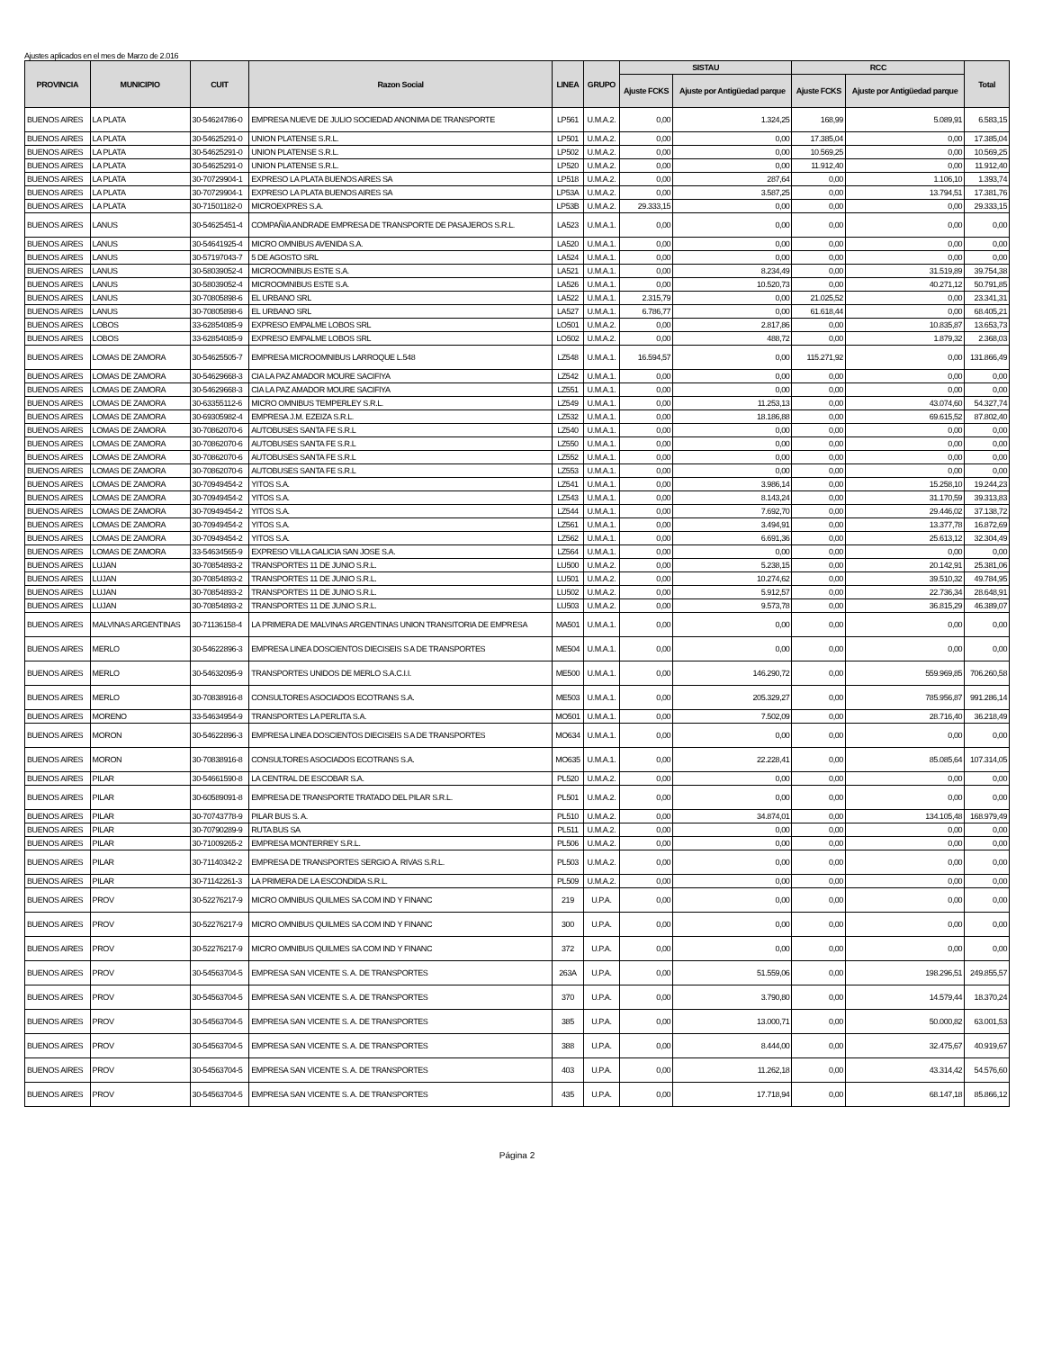Ajustes aplicados en el mes de Marzo de 2.016
| PROVINCIA | MUNICIPIO | CUIT | Razon Social | LINEA | GRUPO | SISTAU | | RCC | | Total |
| --- | --- | --- | --- | --- | --- | --- | --- | --- | --- | --- |
| | | | | | | Ajuste FCKS | Ajuste por Antigüedad parque | Ajuste FCKS | Ajuste por Antigüedad parque | |
| BUENOS AIRES | LA PLATA | 30-54624786-0 | EMPRESA NUEVE DE JULIO SOCIEDAD ANONIMA DE TRANSPORTE | LP561 | U.M.A.2. | 0,00 | 1.324,25 | 168,99 | 5.089,91 | 6.583,15 |
| BUENOS AIRES | LA PLATA | 30-54625291-0 | UNION PLATENSE S.R.L. | LP501 | U.M.A.2. | 0,00 | 0,00 | 17.385,04 | 0,00 | 17.385,04 |
| BUENOS AIRES | LA PLATA | 30-54625291-0 | UNION PLATENSE S.R.L. | LP502 | U.M.A.2. | 0,00 | 0,00 | 10.569,25 | 0,00 | 10.569,25 |
| BUENOS AIRES | LA PLATA | 30-54625291-0 | UNION PLATENSE S.R.L. | LP520 | U.M.A.2. | 0,00 | 0,00 | 11.912,40 | 0,00 | 11.912,40 |
| BUENOS AIRES | LA PLATA | 30-70729904-1 | EXPRESO LA PLATA BUENOS AIRES SA | LP518 | U.M.A.2. | 0,00 | 287,64 | 0,00 | 1.106,10 | 1.393,74 |
| BUENOS AIRES | LA PLATA | 30-70729904-1 | EXPRESO LA PLATA BUENOS AIRES SA | LP53A | U.M.A.2. | 0,00 | 3.587,25 | 0,00 | 13.794,51 | 17.381,76 |
| BUENOS AIRES | LA PLATA | 30-71501182-0 | MICROEXPRES S.A. | LP53B | U.M.A.2. | 29.333,15 | 0,00 | 0,00 | 0,00 | 29.333,15 |
| BUENOS AIRES | LANUS | 30-54625451-4 | COMPAÑIA ANDRADE EMPRESA DE TRANSPORTE DE PASAJEROS S.R.L. | LA523 | U.M.A.1. | 0,00 | 0,00 | 0,00 | 0,00 | 0,00 |
| BUENOS AIRES | LANUS | 30-54641925-4 | MICRO OMNIBUS AVENIDA S.A. | LA520 | U.M.A.1. | 0,00 | 0,00 | 0,00 | 0,00 | 0,00 |
| BUENOS AIRES | LANUS | 30-57197043-7 | 5 DE AGOSTO SRL | LA524 | U.M.A.1. | 0,00 | 0,00 | 0,00 | 0,00 | 0,00 |
| BUENOS AIRES | LANUS | 30-58039052-4 | MICROOMNIBUS ESTE S.A. | LA521 | U.M.A.1. | 0,00 | 8.234,49 | 0,00 | 31.519,89 | 39.754,38 |
| BUENOS AIRES | LANUS | 30-58039052-4 | MICROOMNIBUS ESTE S.A. | LA526 | U.M.A.1. | 0,00 | 10.520,73 | 0,00 | 40.271,12 | 50.791,85 |
| BUENOS AIRES | LANUS | 30-70805898-6 | EL URBANO SRL | LA522 | U.M.A.1. | 2.315,79 | 0,00 | 21.025,52 | 0,00 | 23.341,31 |
| BUENOS AIRES | LANUS | 30-70805898-6 | EL URBANO SRL | LA527 | U.M.A.1. | 6.786,77 | 0,00 | 61.618,44 | 0,00 | 68.405,21 |
| BUENOS AIRES | LOBOS | 33-62854085-9 | EXPRESO EMPALME LOBOS SRL | LO501 | U.M.A.2. | 0,00 | 2.817,86 | 0,00 | 10.835,87 | 13.653,73 |
| BUENOS AIRES | LOBOS | 33-62854085-9 | EXPRESO EMPALME LOBOS SRL | LO502 | U.M.A.2. | 0,00 | 488,72 | 0,00 | 1.879,32 | 2.368,03 |
| BUENOS AIRES | LOMAS DE ZAMORA | 30-54625505-7 | EMPRESA MICROOMNIBUS LARROQUE L.548 | LZ548 | U.M.A.1. | 16.594,57 | 0,00 | 115.271,92 | 0,00 | 131.866,49 |
| BUENOS AIRES | LOMAS DE ZAMORA | 30-54629668-3 | CIA LA PAZ AMADOR MOURE SACIFIYA | LZ542 | U.M.A.1. | 0,00 | 0,00 | 0,00 | 0,00 | 0,00 |
| BUENOS AIRES | LOMAS DE ZAMORA | 30-54629668-3 | CIA LA PAZ AMADOR MOURE SACIFIYA | LZ551 | U.M.A.1. | 0,00 | 0,00 | 0,00 | 0,00 | 0,00 |
| BUENOS AIRES | LOMAS DE ZAMORA | 30-63355112-6 | MICRO OMNIBUS TEMPERLEY S.R.L. | LZ549 | U.M.A.1. | 0,00 | 11.253,13 | 0,00 | 43.074,60 | 54.327,74 |
| BUENOS AIRES | LOMAS DE ZAMORA | 30-69305982-4 | EMPRESA J.M. EZEIZA S.R.L. | LZ532 | U.M.A.1. | 0,00 | 18.186,88 | 0,00 | 69.615,52 | 87.802,40 |
| BUENOS AIRES | LOMAS DE ZAMORA | 30-70862070-6 | AUTOBUSES SANTA FE S.R.L | LZ540 | U.M.A.1. | 0,00 | 0,00 | 0,00 | 0,00 | 0,00 |
| BUENOS AIRES | LOMAS DE ZAMORA | 30-70862070-6 | AUTOBUSES SANTA FE S.R.L | LZ550 | U.M.A.1. | 0,00 | 0,00 | 0,00 | 0,00 | 0,00 |
| BUENOS AIRES | LOMAS DE ZAMORA | 30-70862070-6 | AUTOBUSES SANTA FE S.R.L | LZ552 | U.M.A.1. | 0,00 | 0,00 | 0,00 | 0,00 | 0,00 |
| BUENOS AIRES | LOMAS DE ZAMORA | 30-70862070-6 | AUTOBUSES SANTA FE S.R.L | LZ553 | U.M.A.1. | 0,00 | 0,00 | 0,00 | 0,00 | 0,00 |
| BUENOS AIRES | LOMAS DE ZAMORA | 30-70949454-2 | YITOS S.A. | LZ541 | U.M.A.1. | 0,00 | 3.986,14 | 0,00 | 15.258,10 | 19.244,23 |
| BUENOS AIRES | LOMAS DE ZAMORA | 30-70949454-2 | YITOS S.A. | LZ543 | U.M.A.1. | 0,00 | 8.143,24 | 0,00 | 31.170,59 | 39.313,83 |
| BUENOS AIRES | LOMAS DE ZAMORA | 30-70949454-2 | YITOS S.A. | LZ544 | U.M.A.1. | 0,00 | 7.692,70 | 0,00 | 29.446,02 | 37.138,72 |
| BUENOS AIRES | LOMAS DE ZAMORA | 30-70949454-2 | YITOS S.A. | LZ561 | U.M.A.1. | 0,00 | 3.494,91 | 0,00 | 13.377,78 | 16.872,69 |
| BUENOS AIRES | LOMAS DE ZAMORA | 30-70949454-2 | YITOS S.A. | LZ562 | U.M.A.1. | 0,00 | 6.691,36 | 0,00 | 25.613,12 | 32.304,49 |
| BUENOS AIRES | LOMAS DE ZAMORA | 33-54634565-9 | EXPRESO VILLA GALICIA SAN JOSE S.A. | LZ564 | U.M.A.1. | 0,00 | 0,00 | 0,00 | 0,00 | 0,00 |
| BUENOS AIRES | LUJAN | 30-70854893-2 | TRANSPORTES 11 DE JUNIO S.R.L. | LU500 | U.M.A.2. | 0,00 | 5.238,15 | 0,00 | 20.142,91 | 25.381,06 |
| BUENOS AIRES | LUJAN | 30-70854893-2 | TRANSPORTES 11 DE JUNIO S.R.L. | LU501 | U.M.A.2. | 0,00 | 10.274,62 | 0,00 | 39.510,32 | 49.784,95 |
| BUENOS AIRES | LUJAN | 30-70854893-2 | TRANSPORTES 11 DE JUNIO S.R.L. | LU502 | U.M.A.2. | 0,00 | 5.912,57 | 0,00 | 22.736,34 | 28.648,91 |
| BUENOS AIRES | LUJAN | 30-70854893-2 | TRANSPORTES 11 DE JUNIO S.R.L. | LU503 | U.M.A.2. | 0,00 | 9.573,78 | 0,00 | 36.815,29 | 46.389,07 |
| BUENOS AIRES | MALVINAS ARGENTINAS | 30-71136158-4 | LA PRIMERA DE MALVINAS ARGENTINAS UNION TRANSITORIA DE EMPRESA | MA501 | U.M.A.1. | 0,00 | 0,00 | 0,00 | 0,00 | 0,00 |
| BUENOS AIRES | MERLO | 30-54622896-3 | EMPRESA LINEA DOSCIENTOS DIECISEIS S A DE TRANSPORTES | ME504 | U.M.A.1. | 0,00 | 0,00 | 0,00 | 0,00 | 0,00 |
| BUENOS AIRES | MERLO | 30-54632095-9 | TRANSPORTES UNIDOS DE MERLO S.A.C.I.I. | ME500 | U.M.A.1. | 0,00 | 146.290,72 | 0,00 | 559.969,85 | 706.260,58 |
| BUENOS AIRES | MERLO | 30-70838916-8 | CONSULTORES ASOCIADOS ECOTRANS S.A. | ME503 | U.M.A.1. | 0,00 | 205.329,27 | 0,00 | 785.956,87 | 991.286,14 |
| BUENOS AIRES | MORENO | 33-54634954-9 | TRANSPORTES LA PERLITA S.A. | MO501 | U.M.A.1. | 0,00 | 7.502,09 | 0,00 | 28.716,40 | 36.218,49 |
| BUENOS AIRES | MORON | 30-54622896-3 | EMPRESA LINEA DOSCIENTOS DIECISEIS S A DE TRANSPORTES | MO634 | U.M.A.1. | 0,00 | 0,00 | 0,00 | 0,00 | 0,00 |
| BUENOS AIRES | MORON | 30-70838916-8 | CONSULTORES ASOCIADOS ECOTRANS S.A. | MO635 | U.M.A.1. | 0,00 | 22.228,41 | 0,00 | 85.085,64 | 107.314,05 |
| BUENOS AIRES | PILAR | 30-54661590-8 | LA CENTRAL DE ESCOBAR S.A. | PL520 | U.M.A.2. | 0,00 | 0,00 | 0,00 | 0,00 | 0,00 |
| BUENOS AIRES | PILAR | 30-60589091-8 | EMPRESA DE TRANSPORTE TRATADO DEL PILAR S.R.L. | PL501 | U.M.A.2. | 0,00 | 0,00 | 0,00 | 0,00 | 0,00 |
| BUENOS AIRES | PILAR | 30-70743778-9 | PILAR BUS S. A. | PL510 | U.M.A.2. | 0,00 | 34.874,01 | 0,00 | 134.105,48 | 168.979,49 |
| BUENOS AIRES | PILAR | 30-70790289-9 | RUTA BUS SA | PL511 | U.M.A.2. | 0,00 | 0,00 | 0,00 | 0,00 | 0,00 |
| BUENOS AIRES | PILAR | 30-71009265-2 | EMPRESA MONTERREY S.R.L. | PL506 | U.M.A.2. | 0,00 | 0,00 | 0,00 | 0,00 | 0,00 |
| BUENOS AIRES | PILAR | 30-71140342-2 | EMPRESA DE TRANSPORTES SERGIO A. RIVAS S.R.L. | PL503 | U.M.A.2. | 0,00 | 0,00 | 0,00 | 0,00 | 0,00 |
| BUENOS AIRES | PILAR | 30-71142261-3 | LA PRIMERA DE LA ESCONDIDA S.R.L. | PL509 | U.M.A.2. | 0,00 | 0,00 | 0,00 | 0,00 | 0,00 |
| BUENOS AIRES | PROV | 30-52276217-9 | MICRO OMNIBUS QUILMES SA COM IND Y FINANC | 219 | U.P.A. | 0,00 | 0,00 | 0,00 | 0,00 | 0,00 |
| BUENOS AIRES | PROV | 30-52276217-9 | MICRO OMNIBUS QUILMES SA COM IND Y FINANC | 300 | U.P.A. | 0,00 | 0,00 | 0,00 | 0,00 | 0,00 |
| BUENOS AIRES | PROV | 30-52276217-9 | MICRO OMNIBUS QUILMES SA COM IND Y FINANC | 372 | U.P.A. | 0,00 | 0,00 | 0,00 | 0,00 | 0,00 |
| BUENOS AIRES | PROV | 30-54563704-5 | EMPRESA SAN VICENTE S. A. DE TRANSPORTES | 263A | U.P.A. | 0,00 | 51.559,06 | 0,00 | 198.296,51 | 249.855,57 |
| BUENOS AIRES | PROV | 30-54563704-5 | EMPRESA SAN VICENTE S. A. DE TRANSPORTES | 370 | U.P.A. | 0,00 | 3.790,80 | 0,00 | 14.579,44 | 18.370,24 |
| BUENOS AIRES | PROV | 30-54563704-5 | EMPRESA SAN VICENTE S. A. DE TRANSPORTES | 385 | U.P.A. | 0,00 | 13.000,71 | 0,00 | 50.000,82 | 63.001,53 |
| BUENOS AIRES | PROV | 30-54563704-5 | EMPRESA SAN VICENTE S. A. DE TRANSPORTES | 388 | U.P.A. | 0,00 | 8.444,00 | 0,00 | 32.475,67 | 40.919,67 |
| BUENOS AIRES | PROV | 30-54563704-5 | EMPRESA SAN VICENTE S. A. DE TRANSPORTES | 403 | U.P.A. | 0,00 | 11.262,18 | 0,00 | 43.314,42 | 54.576,60 |
| BUENOS AIRES | PROV | 30-54563704-5 | EMPRESA SAN VICENTE S. A. DE TRANSPORTES | 435 | U.P.A. | 0,00 | 17.718,94 | 0,00 | 68.147,18 | 85.866,12 |
Página 2